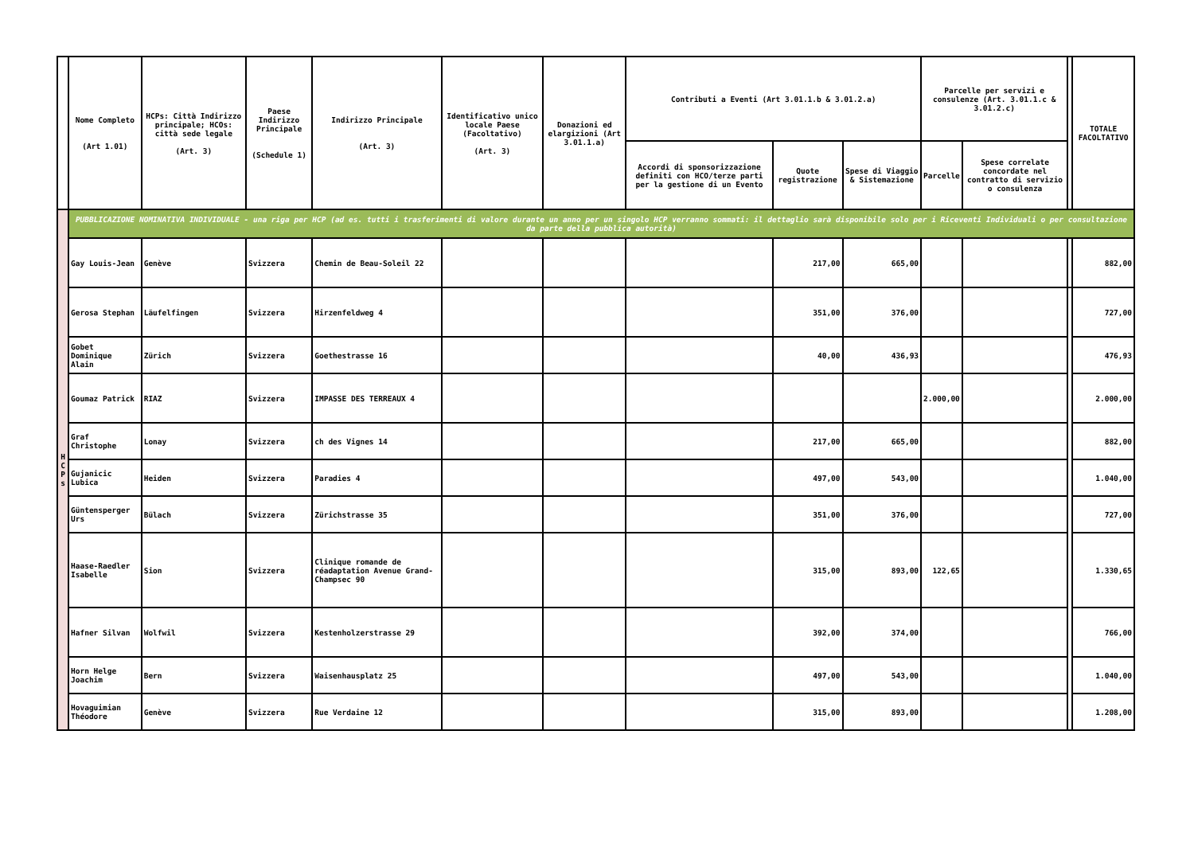| | Nome Completo (Art 1.01) | HCPs: Città Indirizzo principale; HCOs: città sede legale (Art. 3) | Paese Indirizzo Principale (Schedule 1) | Indirizzo Principale (Art. 3) | Identificativo unico locale Paese (Facoltativo) (Art. 3) | Donazioni ed elargizioni (Art 3.01.1.a) | Contributi a Eventi (Art 3.01.1.b & 3.01.2.a) | | | Parcelle per servizi e consulenze (Art. 3.01.1.c & 3.01.2.c) | | | TOTALE FACOLTATIVO |
| --- | --- | --- | --- | --- | --- | --- | --- | --- | --- | --- | --- | --- | --- |
| | | | | | | | Accordi di sponsorizzazione definiti con HCO/terze parti per la gestione di un Evento | Quote registrazione | Spese di Viaggio & Sistemazione | Parcelle | Spese correlate concordate nel contratto di servizio o consulenza | | |
| H C P s | PUBBLICAZIONE NOMINATIVA INDIVIDUALE - una riga per HCP (ad es. tutti i trasferimenti di valore durante un anno per un singolo HCP verranno sommati: il dettaglio sarà disponibile solo per i Riceventi Individuali o per consultazione da parte della pubblica autorità) | | | | | | | | | | | | |
| | Gay Louis-Jean | Genève | Svizzera | Chemin de Beau-Soleil 22 | | | | 217,00 | 665,00 | | | | 882,00 |
| | Gerosa Stephan | Läufelfingen | Svizzera | Hirzenfeldweg 4 | | | | 351,00 | 376,00 | | | | 727,00 |
| | Gobet Dominique Alain | Zürich | Svizzera | Goethestrasse 16 | | | | 40,00 | 436,93 | | | | 476,93 |
| | Goumaz Patrick | RIAZ | Svizzera | IMPASSE DES TERREAUX 4 | | | | | | 2.000,00 | | | 2.000,00 |
| | Graf Christophe | Lonay | Svizzera | ch des Vignes 14 | | | | 217,00 | 665,00 | | | | 882,00 |
| | Gujanicic Lubica | Heiden | Svizzera | Paradies 4 | | | | 497,00 | 543,00 | | | | 1.040,00 |
| | Güntensperger Urs | Bülach | Svizzera | Zürichstrasse 35 | | | | 351,00 | 376,00 | | | | 727,00 |
| | Haase-Raedler Isabelle | Sion | Svizzera | Clinique romande de réadaptation Avenue Grand-Champsec 90 | | | | 315,00 | 893,00 | 122,65 | | | 1.330,65 |
| | Hafner Silvan | Wolfwil | Svizzera | Kestenholzerstrasse 29 | | | | 392,00 | 374,00 | | | | 766,00 |
| | Horn Helge Joachim | Bern | Svizzera | Waisenhausplatz 25 | | | | 497,00 | 543,00 | | | | 1.040,00 |
| | Hovaguimian Théodore | Genève | Svizzera | Rue Verdaine 12 | | | | 315,00 | 893,00 | | | | 1.208,00 |